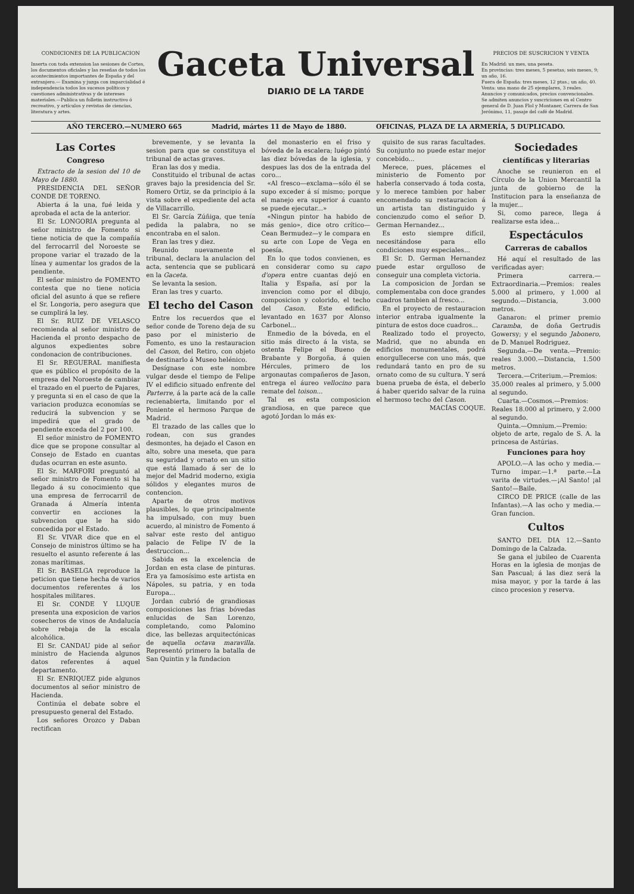CONDICIONES DE LA PUBLICACION
Inserta con toda extension las sesiones de Cortes, los documentos oficiales y las reseñas de todos los acontecimientos importantes de España y del extranjero.— Examina y juzga con imparcialidad é independencia todos los sucesos políticos y cuestiones administrativas y de intereses materiales.—Publica un folletin instructivo ó recreativo, y artículos y revistas de ciencias, literatura y artes.
Gaceta Universal
DIARIO DE LA TARDE
PRECIOS DE SUSCRICION Y VENTA
En Madrid: un mes, una peseta.
En provincias: tres meses, 5 pesetas; seis meses, 9; un año, 16.
Fuera de España: tres meses, 12 ptas.; un año, 40.
Venta: una mano de 25 ejemplares, 3 reales.
Anuncios y comunicados, precios convencionales.
Se admiten anuncios y suscriciones en el Centro general de D. Juan Flol y Montaner, Carrera de San Jerónimo, 11, pasaje del café de Madrid.
AÑO TERCERO.—NUMERO 665 Madrid, mártes 11 de Mayo de 1880. OFICINAS, PLAZA DE LA ARMERÍA, 5 DUPLICADO.
Las Cortes
Congreso
Extracto de la sesion del 10 de Mayo de 1880.
PRESIDENCIA DEL SEÑOR CONDE DE TORENO.
Abierta á la una, fué leida y aprobada el acta de la anterior.
El Sr. LONGORIA pregunta al señor ministro de Fomento si tiene noticia de que la compañía del ferrocarril del Noroeste se propone variar el trazado de la línea y aumentar los grados de la pendiente.
El señor ministro de FOMENTO contesta que no tiene noticia oficial del asunto á que se refiere el Sr. Longoria, pero asegura que se cumplirá la ley.
El Sr. RUIZ DE VELASCO recomienda al señor ministro de Hacienda el pronto despacho de algunos expedientes sobre condonacion de contribuciones.
El Sr. REGUERAL manifiesta que es público el propósito de la empresa del Noroeste de cambiar el trazado en el puerto de Pajares, y pregunta si en el caso de que la variacion produzca economías se reducirá la subvencion y se impedirá que el grado de pendiente exceda del 2 por 100.
El señor ministro de FOMENTO dice que se propone consultar al Consejo de Estado en cuantas dudas ocurran en este asunto.
El Sr. MARFORI preguntó al señor ministro de Fomento si ha llegado á su conocimiento que una empresa de ferrocarril de Granada á Almería intenta convertir en acciones la subvencion que le ha sido concedida por el Estado.
El Sr. VIVAR dice que en el Consejo de ministros último se ha resuelto el asunto referente á las zonas marítimas.
El Sr. BASELGA reproduce la peticion que tiene hecha de varios documentos referentes á los hospitales militares.
El Sr. CONDE Y LUQUE presenta una exposicion de varios cosecheros de vinos de Andalucía sobre rebaja de la escala alcohólica.
El Sr. CANDAU pide al señor ministro de Hacienda algunos datos referentes á aquel departamento.
El Sr. ENRIQUEZ pide algunos documentos al señor ministro de Hacienda.
Continúa el debate sobre el presupuesto general del Estado.
Los señores Orozco y Daban rectifican
brevemente, y se levanta la sesion para que se constituya el tribunal de actas graves.
Eran las dos y media.
Constituido el tribunal de actas graves bajo la presidencia del Sr. Romero Ortiz, se da principio á la vista sobre el expediente del acta de Villacarrillo.
El Sr. García Zúñiga, que tenía pedida la palabra, no se encontraba en el salon.
Eran las tres y diez.
Reunido nuevamente el tribunal, declara la anulacion del acta, sentencia que se publicará en la Gaceta.
Se levanta la sesion.
Eran las tres y cuarto.
El techo del Cason
Entre los recuerdos que el señor conde de Toreno deja de su paso por el ministerio de Fomento, es uno la restauracion del Cason, del Retiro, con objeto de destinarlo á Museo helénico.
Desígnase con este nombre vulgar desde el tiempo de Felipe IV el edificio situado enfrente del Parterre, á la parte acá de la calle recienabierta, limitando por el Poniente el hermoso Parque de Madrid.
El trazado de las calles que lo rodean, con sus grandes desmontes, ha dejado el Cason en alto, sobre una meseta, que para su seguridad y ornato en un sitio que está llamado á ser de lo mejor del Madrid moderno, exigia sólidos y elegantes muros de contencion.
Aparte de otros motivos plausibles, lo que principalmente ha impulsado, con muy buen acuerdo, al ministro de Fomento á salvar este resto del antiguo palacio de Felipe IV de la destruccion...
Sabida es la excelencia de Jordan en esta clase de pinturas. Era ya famosísimo este artista en Nápoles, su patria, y en toda Europa...
Jordan cubrió de grandiosas composiciones las frias bóvedas enlucidas de San Lorenzo, completando, como Palomino dice, las bellezas arquitectónicas de aquella octava maravilla. Representó primero la batalla de San Quintin y la fundacion
del monasterio en el friso y bóveda de la escalera; luégo pintó las diez bóvedas de la iglesia, y despues las dos de la entrada del coro...
«Al fresco—exclama—sólo él se supo exceder á sí mismo; porque el manejo era superior á cuanto se puede ejecutar...»
«Ningun pintor ha habido de más genio», dice otro crítico—Cean Bermudez—y le compara en su arte con Lope de Vega en poesía.
En lo que todos convienen, es en considerar como su capo d'opera entre cuantas dejó en Italia y España, así por la invencion como por el dibujo, composicion y colorido, el techo del Cason. Este edificio, levantado en 1637 por Alonso Carbonel...
Enmedio de la bóveda, en el sitio más directo á la vista, se ostenta Felipe el Bueno de Brabante y Borgoña, á quien Hércules, primero de los argonautas compañeros de Jason, entrega el áureo vellocino para remate del toison...
Tal es esta composicion grandiosa, en que parece que agotó Jordan lo más ex-
quisito de sus raras facultades. Su conjunto no puede estar mejor concebido...
Merece, pues, plácemes el ministerio de Fomento por haberla conservado á toda costa, y lo merece tambien por haber encomendado su restauracion á un artista tan distinguido y concienzudo como el señor D. German Hernandez...
Es esto siempre difícil, necesitándose para ello condiciones muy especiales...
El Sr. D. German Hernandez puede estar orgulloso de conseguir una completa victoria.
La composicion de Jordan se complementaba con doce grandes cuadros tambien al fresco...
En el proyecto de restauracion interior entraba igualmente la pintura de estos doce cuadros...
Realizado todo el proyecto, Madrid, que no abunda en edificios monumentales, podrá enorgullecerse con uno más, que redundará tanto en pro de su ornato como de su cultura. Y será buena prueba de ésta, el deberlo á haber querido salvar de la ruina el hermoso techo del Cason.
MACÍAS COQUE.
Sociedades
científicas y literarias
Anoche se reunieron en el Círculo de la Union Mercantil la junta de gobierno de la Institucion para la enseñanza de la mujer...
Si, como parece, llega á realizarse esta idea...
Espectáculos
Carreras de caballos
Hé aquí el resultado de las verificadas ayer:
Primera carrera.—Extraordinaria.—Premios: reales 5.000 al primero, y 1.000 al segundo.—Distancia, 3.000 metros.
Ganaron: el primer premio Caramba, de doña Gertrudis Gowersy; y el segundo Jabonero, de D. Manuel Rodriguez.
Segunda.—De venta.—Premio: reales 3.000.—Distancia, 1.500 metros.
Tercera.—Criterium.—Premios: 35.000 reales al primero, y 5.000 al segundo.
Cuarta.—Cosmos.—Premios: Reales 18.000 al primero, y 2.000 al segundo.
Quinta.—Omnium.—Premio: objeto de arte, regalo de S. A. la princesa de Astúrias.
Funciones para hoy
APOLO.—A las ocho y media.—Turno impar.—1.ª parte.—La varita de virtudes.—¡Al Santo! ¡al Santo!—Baile.
CIRCO DE PRICE (calle de las Infantas).—A las ocho y media.—Gran funcion.
Cultos
SANTO DEL DIA 12.—Santo Domingo de la Calzada.
Se gana el jubileo de Cuarenta Horas en la iglesia de monjas de San Pascual; á las diez será la misa mayor, y por la tarde á las cinco procesion y reserva.